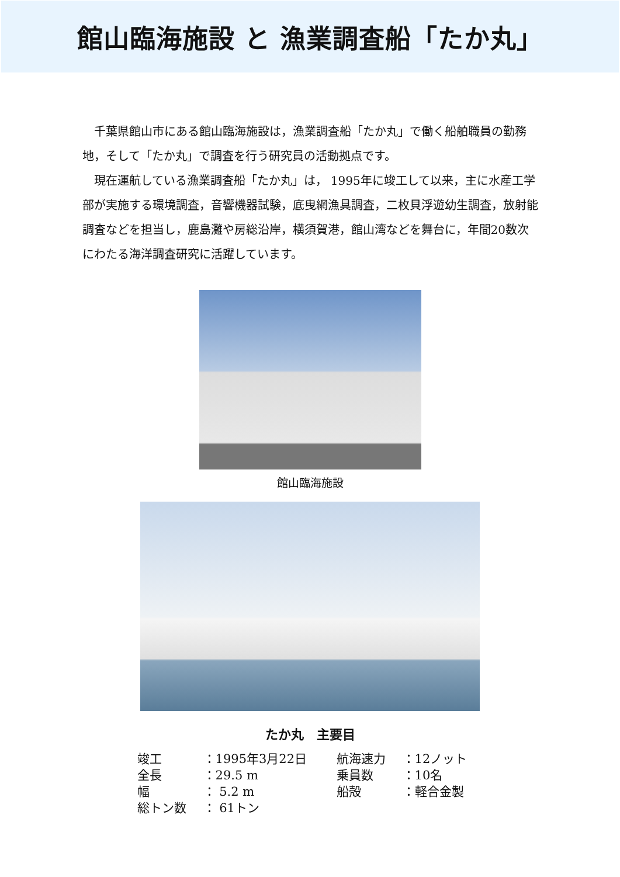館山臨海施設 と 漁業調査船「たか丸」
千葉県館山市にある館山臨海施設は，漁業調査船「たか丸」で働く船舶職員の勤務地，そして「たか丸」で調査を行う研究員の活動拠点です。
現在運航している漁業調査船「たか丸」は， 1995年に竣工して以来，主に水産工学部が実施する環境調査，音響機器試験，底曳網漁具調査，二枚貝浮遊幼生調査，放射能調査などを担当し，鹿島灘や房総沿岸，横須賀港，館山湾などを舞台に，年間20数次にわたる海洋調査研究に活躍しています。
館山臨海施設
たか丸　主要目
| 竣工 | ：1995年3月22日 | 航海速力 | ：12ノット |
| 全長 | ：29.5 m | 乗員数 | ：10名 |
| 幅 | ： 5.2 m | 船殻 | ：軽合金製 |
| 総トン数 | ： 61トン | | |